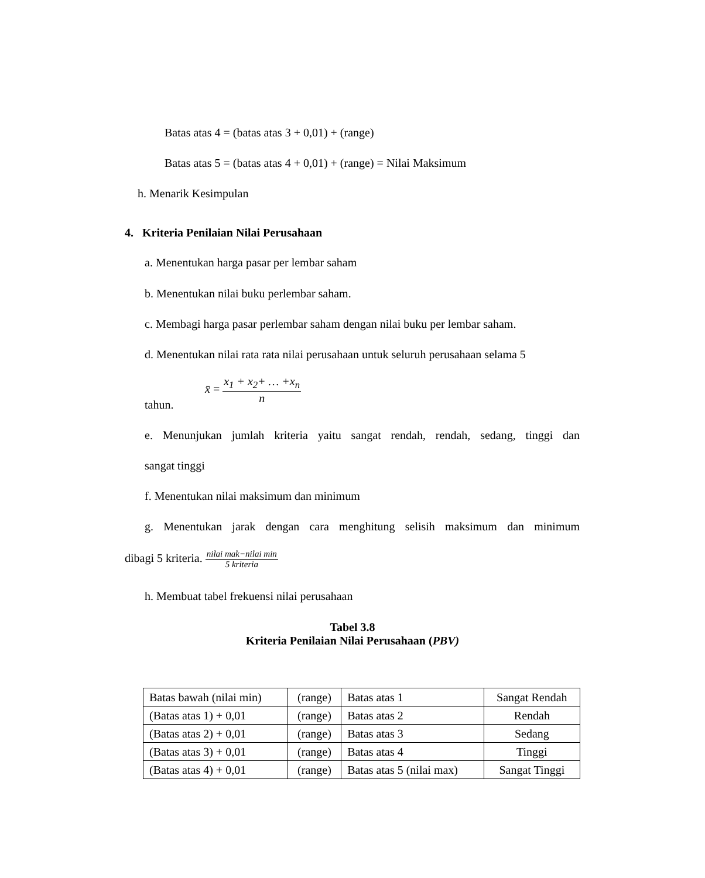Batas atas 4 = (batas atas 3 + 0,01) + (range)
Batas atas 5 = (batas atas 4 + 0,01) + (range) = Nilai Maksimum
h. Menarik Kesimpulan
4. Kriteria Penilaian Nilai Perusahaan
a. Menentukan harga pasar per lembar saham
b. Menentukan nilai buku perlembar saham.
c. Membagi harga pasar perlembar saham dengan nilai buku per lembar saham.
d. Menentukan nilai rata rata nilai perusahaan untuk seluruh perusahaan selama 5
tahun.
x̄ = x<sub>1</sub> + x<sub>2</sub>+ … +x<sub>n</sub> n
e. Menunjukan jumlah kriteria yaitu sangat rendah, rendah, sedang, tinggi dan
sangat tinggi
f. Menentukan nilai maksimum dan minimum
g. Menentukan jarak dengan cara menghitung selisih maksimum dan minimum
dibagi 5 kriteria. nilai mak−nilai min 5 kriteria
h. Membuat tabel frekuensi nilai perusahaan
Tabel 3.8
Kriteria Penilaian Nilai Perusahaan (PBV)
| Batas bawah (nilai min) | (range) | Batas atas 1 | Sangat Rendah |
| (Batas atas 1) + 0,01 | (range) | Batas atas 2 | Rendah |
| (Batas atas 2) + 0,01 | (range) | Batas atas 3 | Sedang |
| (Batas atas 3) + 0,01 | (range) | Batas atas 4 | Tinggi |
| (Batas atas 4) + 0,01 | (range) | Batas atas 5 (nilai max) | Sangat Tinggi |